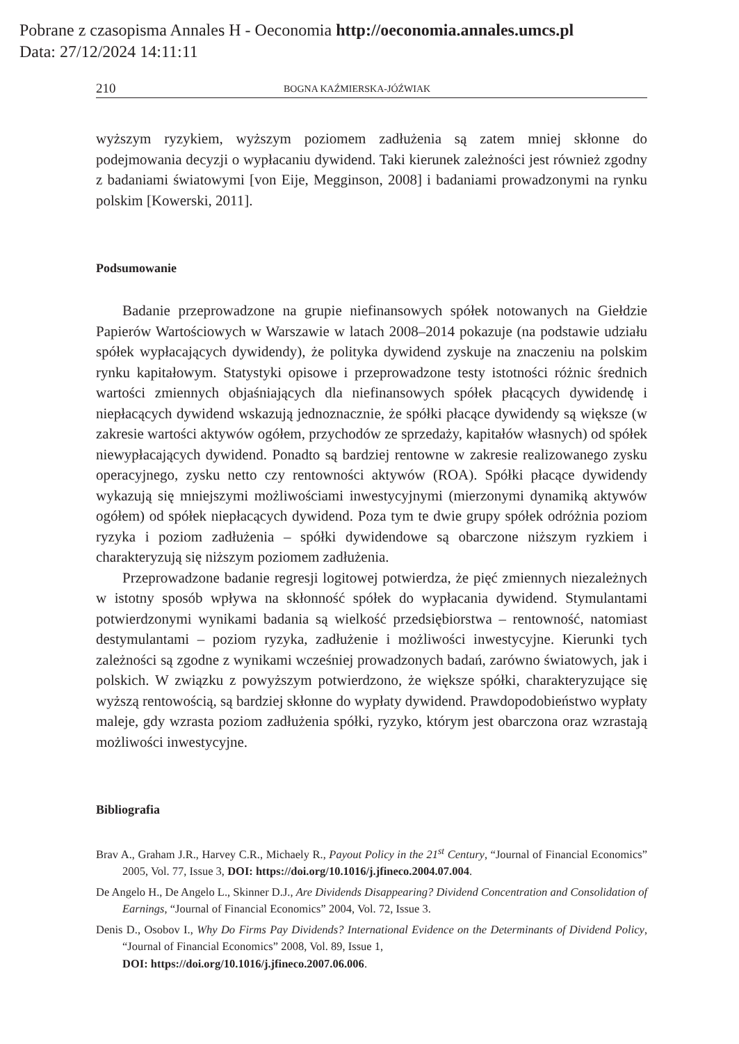Pobrane z czasopisma Annales H - Oeconomia http://oeconomia.annales.umcs.pl
Data: 27/12/2024 14:11:11
210 BOGNA KAŹMIERSKA-JÓŹWIAK
wyższym ryzykiem, wyższym poziomem zadłużenia są zatem mniej skłonne do podejmowania decyzji o wypłacaniu dywidend. Taki kierunek zależności jest również zgodny z badaniami światowymi [von Eije, Megginson, 2008] i badaniami prowadzonymi na rynku polskim [Kowerski, 2011].
Podsumowanie
Badanie przeprowadzone na grupie niefinansowych spółek notowanych na Giełdzie Papierów Wartościowych w Warszawie w latach 2008–2014 pokazuje (na podstawie udziału spółek wypłacających dywidendy), że polityka dywidend zyskuje na znaczeniu na polskim rynku kapitałowym. Statystyki opisowe i przeprowadzone testy istotności różnic średnich wartości zmiennych objaśniających dla niefinansowych spółek płacących dywidendę i niepłacących dywidend wskazują jednoznacznie, że spółki płacące dywidendy są większe (w zakresie wartości aktywów ogółem, przychodów ze sprzedaży, kapitałów własnych) od spółek niewypłacających dywidend. Ponadto są bardziej rentowne w zakresie realizowanego zysku operacyjnego, zysku netto czy rentowności aktywów (ROA). Spółki płacące dywidendy wykazują się mniejszymi możliwościami inwestycyjnymi (mierzonymi dynamiką aktywów ogółem) od spółek niepłacących dywidend. Poza tym te dwie grupy spółek odróżnia poziom ryzyka i poziom zadłużenia – spółki dywidendowe są obarczone niższym ryzkiem i charakteryzują się niższym poziomem zadłużenia.
Przeprowadzone badanie regresji logitowej potwierdza, że pięć zmiennych niezależnych w istotny sposób wpływa na skłonność spółek do wypłacania dywidend. Stymulantami potwierdzonymi wynikami badania są wielkość przedsiębiorstwa – rentowność, natomiast destymulantami – poziom ryzyka, zadłużenie i możliwości inwestycyjne. Kierunki tych zależności są zgodne z wynikami wcześniej prowadzonych badań, zarówno światowych, jak i polskich. W związku z powyższym potwierdzono, że większe spółki, charakteryzujące się wyższą rentowością, są bardziej skłonne do wypłaty dywidend. Prawdopodobieństwo wypłaty maleje, gdy wzrasta poziom zadłużenia spółki, ryzyko, którym jest obarczona oraz wzrastają możliwości inwestycyjne.
Bibliografia
Brav A., Graham J.R., Harvey C.R., Michaely R., Payout Policy in the 21<sup>st</sup> Century, “Journal of Financial Economics” 2005, Vol. 77, Issue 3, DOI: https://doi.org/10.1016/j.jfineco.2004.07.004.
De Angelo H., De Angelo L., Skinner D.J., Are Dividends Disappearing? Dividend Concentration and Consolidation of Earnings, “Journal of Financial Economics” 2004, Vol. 72, Issue 3.
Denis D., Osobov I., Why Do Firms Pay Dividends? International Evidence on the Determinants of Dividend Policy, “Journal of Financial Economics” 2008, Vol. 89, Issue 1,
DOI: https://doi.org/10.1016/j.jfineco.2007.06.006.